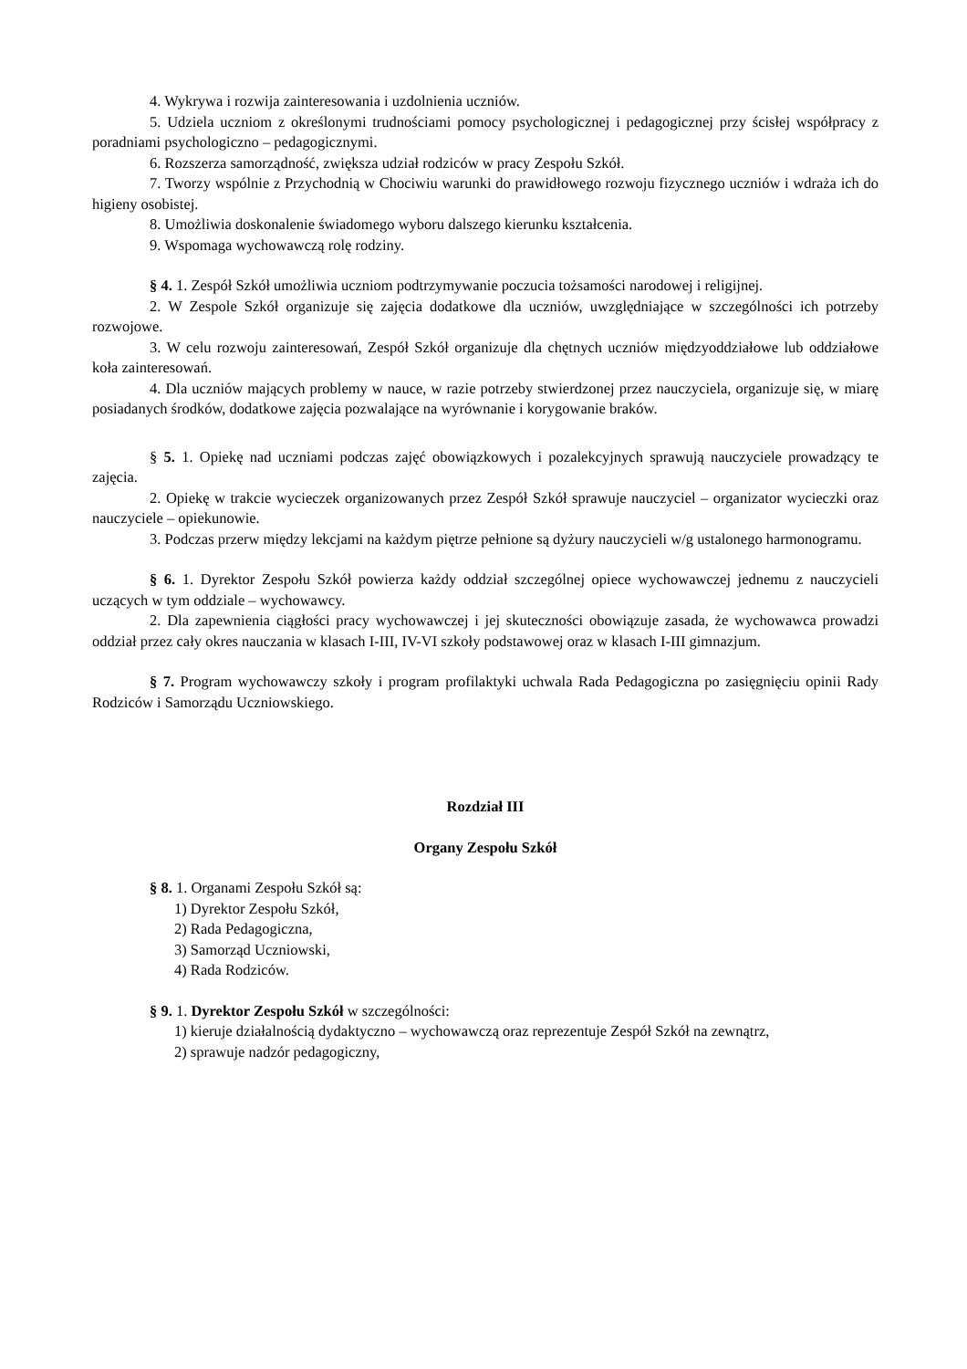4. Wykrywa i rozwija zainteresowania i uzdolnienia uczniów.
5. Udziela uczniom z określonymi trudnościami pomocy psychologicznej i pedagogicznej przy ścisłej współpracy z poradniami psychologiczno – pedagogicznymi.
6. Rozszerza samorządność, zwiększa udział rodziców w pracy Zespołu Szkół.
7. Tworzy wspólnie z Przychodnią w Chociwiu warunki do prawidłowego rozwoju fizycznego uczniów i wdraża ich do higieny osobistej.
8. Umożliwia doskonalenie świadomego wyboru dalszego kierunku kształcenia.
9. Wspomaga wychowawczą rolę rodziny.
§ 4. 1. Zespół Szkół umożliwia uczniom podtrzymywanie poczucia tożsamości narodowej i religijnej.
2. W Zespole Szkół organizuje się zajęcia dodatkowe dla uczniów, uwzględniające w szczególności ich potrzeby rozwojowe.
3. W celu rozwoju zainteresowań, Zespół Szkół organizuje dla chętnych uczniów międzyoddziałowe lub oddziałowe koła zainteresowań.
4. Dla uczniów mających problemy w nauce, w razie potrzeby stwierdzonej przez nauczyciela, organizuje się, w miarę posiadanych środków, dodatkowe zajęcia pozwalające na wyrównanie i korygowanie braków.
§ 5. 1. Opiekę nad uczniami podczas zajęć obowiązkowych i pozalekcyjnych sprawują nauczyciele prowadzący te zajęcia.
2. Opiekę w trakcie wycieczek organizowanych przez Zespół Szkół sprawuje nauczyciel – organizator wycieczki oraz nauczyciele – opiekunowie.
3. Podczas przerw między lekcjami na każdym piętrze pełnione są dyżury nauczycieli w/g ustalonego harmonogramu.
§ 6. 1. Dyrektor Zespołu Szkół powierza każdy oddział szczególnej opiece wychowawczej jednemu z nauczycieli uczących w tym oddziale – wychowawcy.
2. Dla zapewnienia ciągłości pracy wychowawczej i jej skuteczności obowiązuje zasada, że wychowawca prowadzi oddział przez cały okres nauczania w klasach I-III, IV-VI szkoły podstawowej oraz w klasach I-III gimnazjum.
§ 7. Program wychowawczy szkoły i program profilaktyki uchwala Rada Pedagogiczna po zasięgnięciu opinii Rady Rodziców i Samorządu Uczniowskiego.
Rozdział III
Organy Zespołu Szkół
§ 8. 1. Organami Zespołu Szkół są:
1) Dyrektor Zespołu Szkół,
2) Rada Pedagogiczna,
3) Samorząd Uczniowski,
4) Rada Rodziców.
§ 9. 1. Dyrektor Zespołu Szkół w szczególności:
1) kieruje działalnością dydaktyczno – wychowawczą oraz reprezentuje Zespół Szkół na zewnątrz,
2) sprawuje nadzór pedagogiczny,